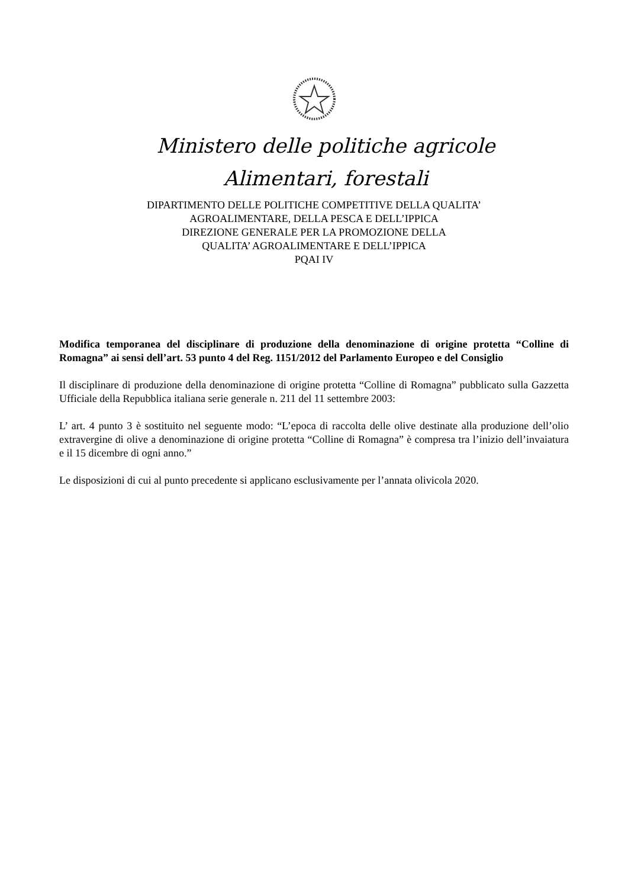Ministero delle politiche agricole
Alimentari, forestali
DIPARTIMENTO DELLE POLITICHE COMPETITIVE DELLA QUALITA’
AGROALIMENTARE, DELLA PESCA E DELL’IPPICA
DIREZIONE GENERALE PER LA PROMOZIONE DELLA
QUALITA’ AGROALIMENTARE E DELL’IPPICA
PQAI IV
Modifica temporanea del disciplinare di produzione della denominazione di origine protetta “Colline di Romagna” ai sensi dell’art. 53 punto 4 del Reg. 1151/2012 del Parlamento Europeo e del Consiglio
Il disciplinare di produzione della denominazione di origine protetta “Colline di Romagna” pubblicato sulla Gazzetta Ufficiale della Repubblica italiana serie generale n. 211 del 11 settembre 2003:
L’ art. 4 punto 3 è sostituito nel seguente modo: “L’epoca di raccolta delle olive destinate alla produzione dell’olio extravergine di olive a denominazione di origine protetta “Colline di Romagna” è compresa tra l’inizio dell’invaiatura e il 15 dicembre di ogni anno.”
Le disposizioni di cui al punto precedente si applicano esclusivamente per l’annata olivicola 2020.